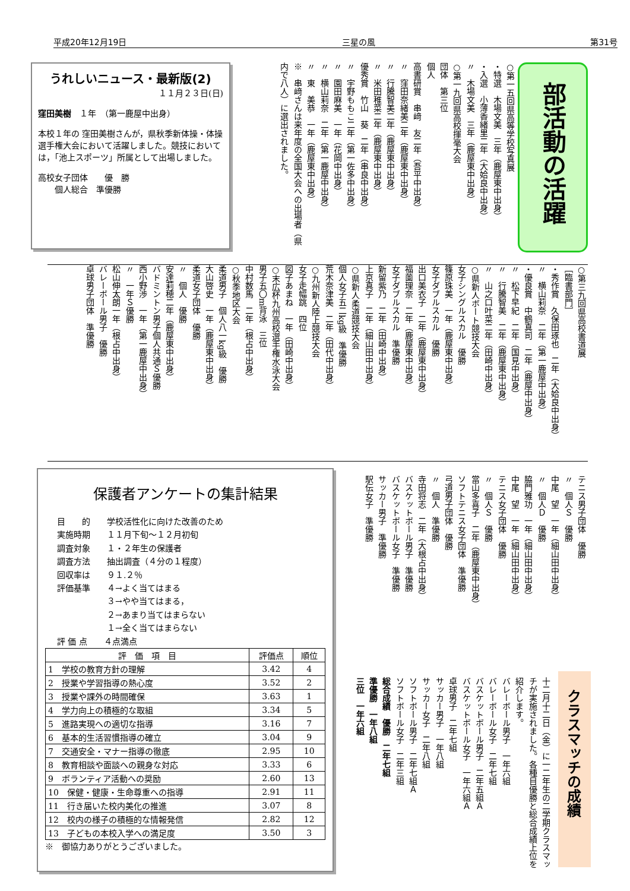平成20年12月19日 三星の風 第31号
うれしいニュース・最新版(2)
１１月２３日(日)
窪田美樹　１年　（第一鹿屋中出身）
本校１年の 窪田美樹さんが，県秋季新体操・体操選手権大会において活躍しました。競技においては，「池上スポーツ」所属として出場しました。
高校女子団体　　優　勝
　　個人総合　準優勝
部活動の活躍
○第一五回県高等学校写真展
・特選　木場文美　三年（鹿屋東中出身）
・入選　小薄香緒里二年（大姶良中出身）
〃　木場文美　三年（鹿屋東中出身）
○第一九回県高校揮毫大会
団体　第三位
個人
高書研賞　串﨑　友二年（吾平中出身）
〃　窪田奈緒美二年（鹿屋東中出身）
〃　行騰智美二年（鹿屋東中出身）
〃　米田稚菜二年（鹿屋東中出身）
優秀賞　竹山　葵　二年（串良中出身）
〃　宇野ももこ二年（第一佐多中出身）
〃　園田麻美　一年（花岡中出身）
〃　横山莉奈　二年（第一鹿屋中出身）
〃　東　美恭　一年（鹿屋東中出身）
※　串﨑さんは来年度の全国大会への出場者（県内で八人）に選出されました。
○第三九回県高校書道展
［臨書部門］
・秀作賞　久保田琢也　二年（大姶良中出身）
〃　横山莉奈　二年（第一鹿屋中出身）
・優良賞　中鶴真司　二年（鹿屋中出身）
〃　松下早紀　二年（国見中出身）
〃　行騰智美　二年（鹿屋東中出身）
〃　山之口叶菜二年（田崎中出身）
○県新人ボート競技大会
女子シングルスカル　優勝
篠原珠美　一年（鹿屋東中出身）
女子ダブルスカル　優勝
出口美衣子　二年（鹿屋東中出身）
福薗理奈　二年（鹿屋東中出身）
女子ダブルスカル　準優勝
新留紫乃　二年（田崎中出身）
上京真子　二年（細山田中出身）
○県新人柔道競技大会
個人女子五二kg級　準優勝
荒木奈津美　二年（田代中出身）
○九州新人陸上競技大会
女子走幅跳　四位
図子あまね　一年（田崎中出身）
○末広杯九州高校選手権水泳大会
男子五〇m背泳　三位
中村数馬　二年（根占中出身）
○秋季地区大会
柔道男子　個人八一kg級　優勝
大山啓史　一年（鹿屋東中出身）
柔道女子団体　優勝
〃　個人　優勝
安達莉穂二年（鹿屋東中出身）
バドミントン男子個人共通Ｓ優勝
西小野渉　一年（第一鹿屋中出身）
〃　一年Ｓ優勝
松山伸太朗一年（根占中出身）
バレーボール男子　優勝
卓球男子団体　準優勝
テニス男子団体　優勝
〃　個人Ｓ　優勝
中尾　望　一年（細山田中出身）
〃　個人Ｄ　優勝
脇門雅功　一年（細山田中出身）
中尾　望　一年（細山田中出身）
テニス女子団体　優勝
〃　個人Ｓ　優勝
當山多喜子　二年（鹿屋東中出身）
ソフトテニス女子団体　準優勝
弓道男子団体　優勝
〃　個人　準優勝
寺田将志　二年（大根占中出身）
バスケットボール男子　準優勝
バスケットボール女子　準優勝
サッカー男子　準優勝
駅伝女子　準優勝
保護者アンケートの集計結果
目　　的　　学校活性化に向けた改善のため
実施時期　　１１月下旬～１２月初旬
調査対象　　１・２年生の保護者
調査方法　　抽出調査（４分の１程度）
回収率は　　９１.２％
評価基準　　４→よく当てはまる
　　　　　　３→やや当てはまる，
　　　　　　２→あまり当てはまらない
　　　　　　１→全く当てはまらない
評 価 点　　４点満点
| 評 価 項 目 | 評価点 | 順位 |
| --- | --- | --- |
| 1 学校の教育方針の理解 | 3.42 | 4 |
| 2 授業や学習指導の熱心度 | 3.52 | 2 |
| 3 授業や課外の時間確保 | 3.63 | 1 |
| 4 学力向上の積極的な取組 | 3.34 | 5 |
| 5 進路実現への適切な指導 | 3.16 | 7 |
| 6 基本的生活習慣指導の確立 | 3.04 | 9 |
| 7 交通安全・マナー指導の徹底 | 2.95 | 10 |
| 8 教育相談や面談への親身な対応 | 3.33 | 6 |
| 9 ボランティア活動への奨励 | 2.60 | 13 |
| 10 保健・健康・生命尊重への指導 | 2.91 | 11 |
| 11 行き届いた校内美化の推進 | 3.07 | 8 |
| 12 校内の様子の積極的な情報発信 | 2.82 | 12 |
| 13 子どもの本校入学への満足度 | 3.50 | 3 |
※　御協力ありがとうございました。
クラスマッチの成績
十二月十二日（金）に一二年生の二学期クラスマッチが実施されました。各種目優勝と総合成績上位を紹介します。
バレーボール男子　一年六組
バレーボール女子　二年七組
バスケットボール男子　二年五組Ａ
バスケットボール女子　一年六組Ａ
卓球男子　二年七組
サッカー男子　一年八組
サッカー女子　二年八組
ソフトボール男子　二年七組Ａ
ソフトボール女子　二年三組
総合成績　優勝　二年七組
準優勝　一年八組
三位　一年六組